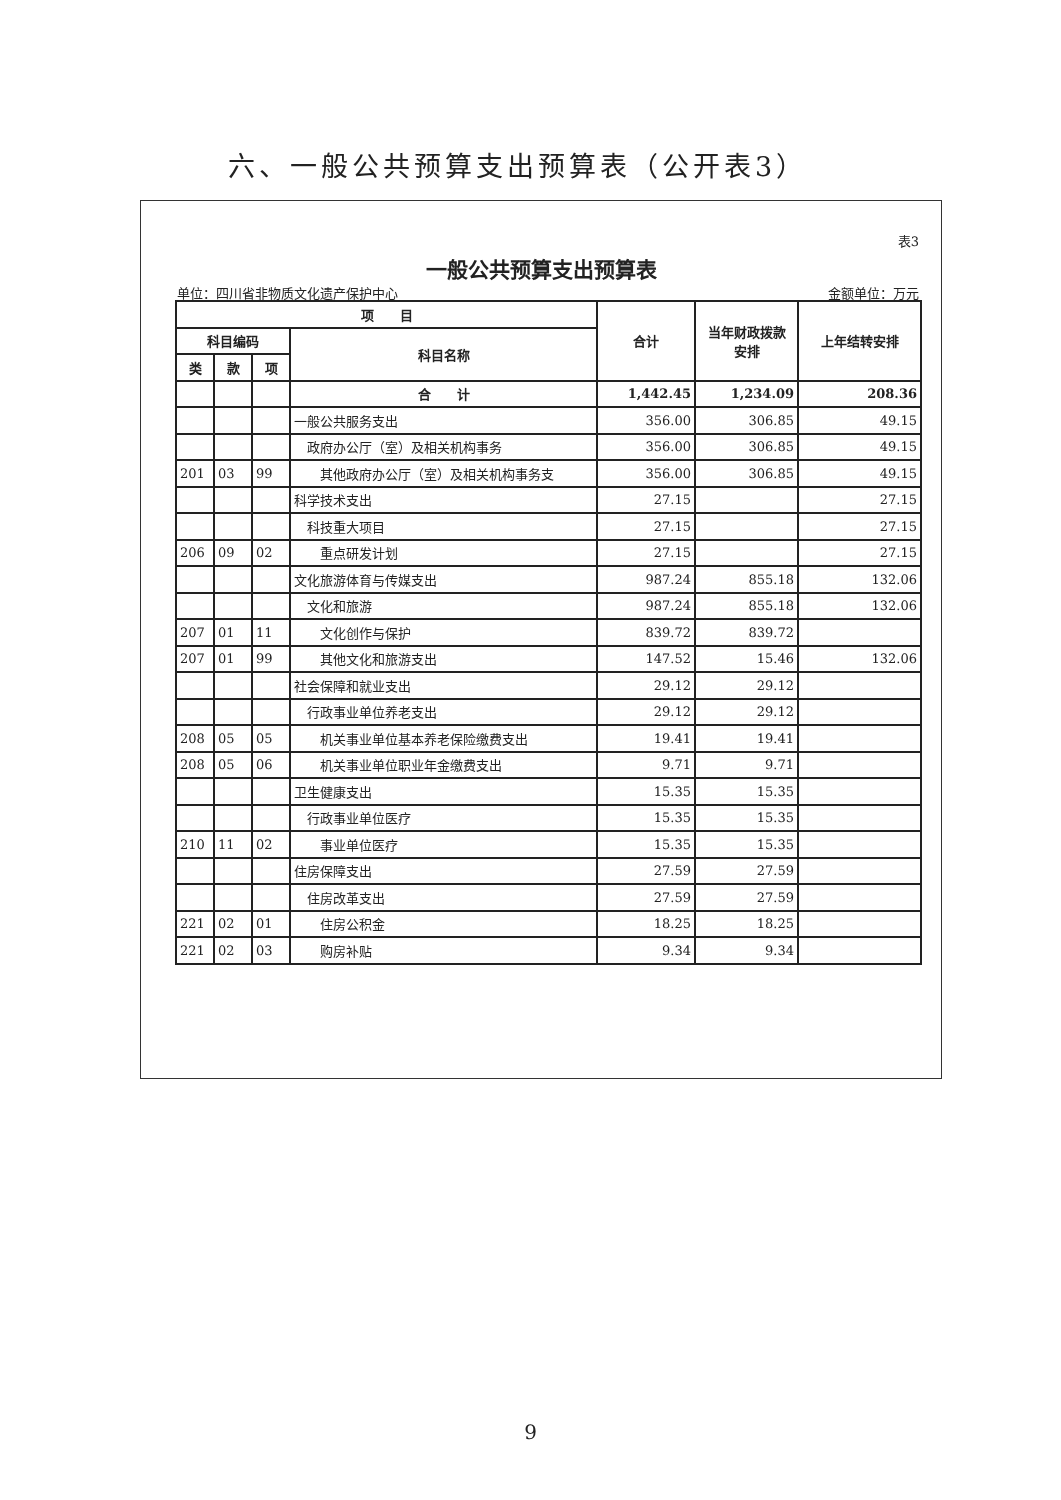六、一般公共预算支出预算表（公开表3）
表3
一般公共预算支出预算表
单位：四川省非物质文化遗产保护中心 金额单位：万元
| 项 目 | | | | 合计 | 当年财政拨款 安排 | 上年结转安排 |
| --- | --- | --- | --- | --- | --- | --- |
| 科目编码 | | | 科目名称 | | | |
| 类 | 款 | 项 | | | | |
| | | | 合 计 | 1,442.45 | 1,234.09 | 208.36 |
| | | | 一般公共服务支出 | 356.00 | 306.85 | 49.15 |
| | | | 政府办公厅（室）及相关机构事务 | 356.00 | 306.85 | 49.15 |
| 201 | 03 | 99 | 其他政府办公厅（室）及相关机构事务支 | 356.00 | 306.85 | 49.15 |
| | | | 科学技术支出 | 27.15 | | 27.15 |
| | | | 科技重大项目 | 27.15 | | 27.15 |
| 206 | 09 | 02 | 重点研发计划 | 27.15 | | 27.15 |
| | | | 文化旅游体育与传媒支出 | 987.24 | 855.18 | 132.06 |
| | | | 文化和旅游 | 987.24 | 855.18 | 132.06 |
| 207 | 01 | 11 | 文化创作与保护 | 839.72 | 839.72 | |
| 207 | 01 | 99 | 其他文化和旅游支出 | 147.52 | 15.46 | 132.06 |
| | | | 社会保障和就业支出 | 29.12 | 29.12 | |
| | | | 行政事业单位养老支出 | 29.12 | 29.12 | |
| 208 | 05 | 05 | 机关事业单位基本养老保险缴费支出 | 19.41 | 19.41 | |
| 208 | 05 | 06 | 机关事业单位职业年金缴费支出 | 9.71 | 9.71 | |
| | | | 卫生健康支出 | 15.35 | 15.35 | |
| | | | 行政事业单位医疗 | 15.35 | 15.35 | |
| 210 | 11 | 02 | 事业单位医疗 | 15.35 | 15.35 | |
| | | | 住房保障支出 | 27.59 | 27.59 | |
| | | | 住房改革支出 | 27.59 | 27.59 | |
| 221 | 02 | 01 | 住房公积金 | 18.25 | 18.25 | |
| 221 | 02 | 03 | 购房补贴 | 9.34 | 9.34 | |
9